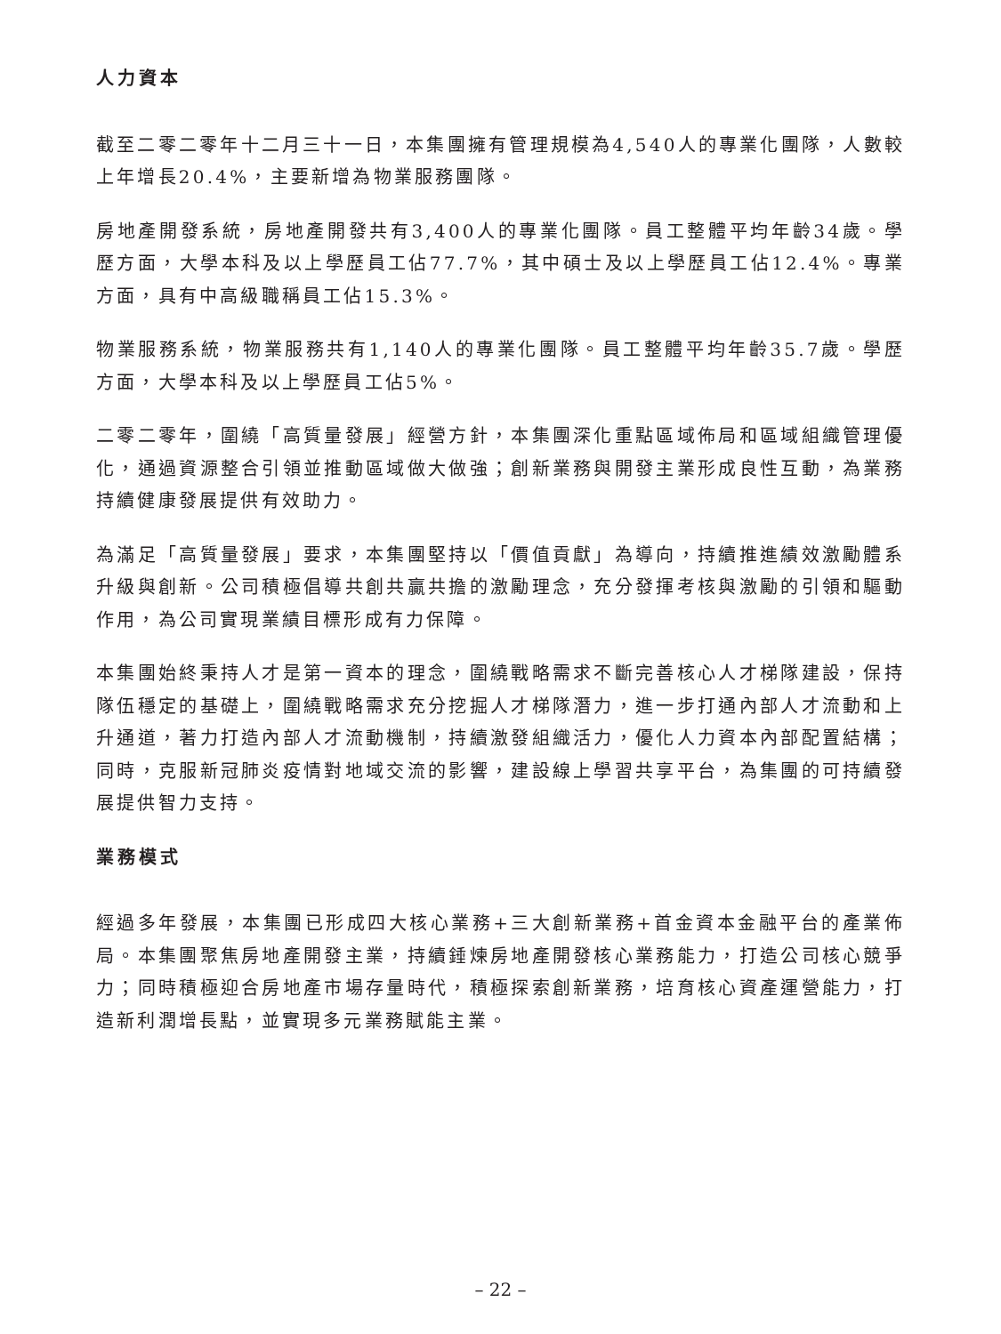人力資本
截至二零二零年十二月三十一日，本集團擁有管理規模為4,540人的專業化團隊，人數較上年增長20.4%，主要新增為物業服務團隊。
房地產開發系統，房地產開發共有3,400人的專業化團隊。員工整體平均年齡34歲。學歷方面，大學本科及以上學歷員工佔77.7%，其中碩士及以上學歷員工佔12.4%。專業方面，具有中高級職稱員工佔15.3%。
物業服務系統，物業服務共有1,140人的專業化團隊。員工整體平均年齡35.7歲。學歷方面，大學本科及以上學歷員工佔5%。
二零二零年，圍繞「高質量發展」經營方針，本集團深化重點區域佈局和區域組織管理優化，通過資源整合引領並推動區域做大做強；創新業務與開發主業形成良性互動，為業務持續健康發展提供有效助力。
為滿足「高質量發展」要求，本集團堅持以「價值貢獻」為導向，持續推進績效激勵體系升級與創新。公司積極倡導共創共贏共擔的激勵理念，充分發揮考核與激勵的引領和驅動作用，為公司實現業績目標形成有力保障。
本集團始終秉持人才是第一資本的理念，圍繞戰略需求不斷完善核心人才梯隊建設，保持隊伍穩定的基礎上，圍繞戰略需求充分挖掘人才梯隊潛力，進一步打通內部人才流動和上升通道，著力打造內部人才流動機制，持續激發組織活力，優化人力資本內部配置結構；同時，克服新冠肺炎疫情對地域交流的影響，建設線上學習共享平台，為集團的可持續發展提供智力支持。
業務模式
經過多年發展，本集團已形成四大核心業務+三大創新業務+首金資本金融平台的產業佈局。本集團聚焦房地產開發主業，持續錘煉房地產開發核心業務能力，打造公司核心競爭力；同時積極迎合房地產市場存量時代，積極探索創新業務，培育核心資產運營能力，打造新利潤增長點，並實現多元業務賦能主業。
– 22 –